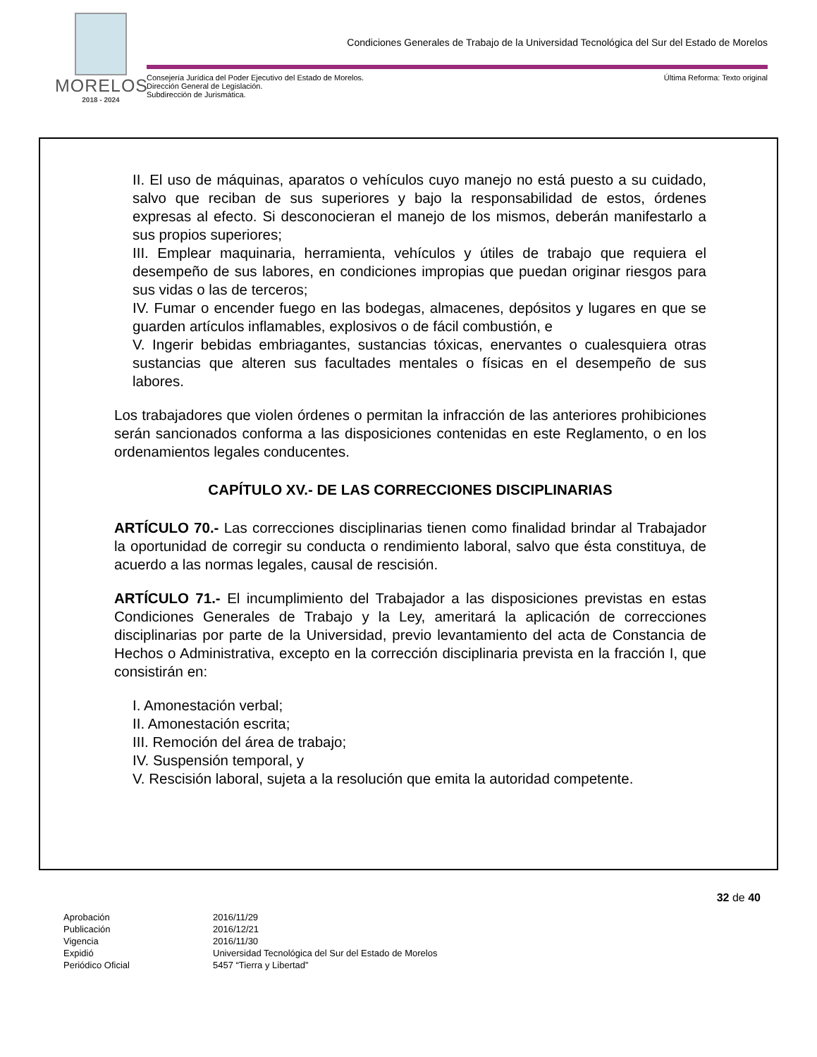MORELOS
2018 - 2024
Condiciones Generales de Trabajo de la Universidad Tecnológica del Sur del Estado de Morelos
Consejería Jurídica del Poder Ejecutivo del Estado de Morelos.
Dirección General de Legislación.
Subdirección de Jurismática.
Última Reforma: Texto original
II. El uso de máquinas, aparatos o vehículos cuyo manejo no está puesto a su cuidado, salvo que reciban de sus superiores y bajo la responsabilidad de estos, órdenes expresas al efecto. Si desconocieran el manejo de los mismos, deberán manifestarlo a sus propios superiores;
III. Emplear maquinaria, herramienta, vehículos y útiles de trabajo que requiera el desempeño de sus labores, en condiciones impropias que puedan originar riesgos para sus vidas o las de terceros;
IV. Fumar o encender fuego en las bodegas, almacenes, depósitos y lugares en que se guarden artículos inflamables, explosivos o de fácil combustión, e
V. Ingerir bebidas embriagantes, sustancias tóxicas, enervantes o cualesquiera otras sustancias que alteren sus facultades mentales o físicas en el desempeño de sus labores.
Los trabajadores que violen órdenes o permitan la infracción de las anteriores prohibiciones serán sancionados conforma a las disposiciones contenidas en este Reglamento, o en los ordenamientos legales conducentes.
CAPÍTULO XV.- DE LAS CORRECCIONES DISCIPLINARIAS
ARTÍCULO 70.- Las correcciones disciplinarias tienen como finalidad brindar al Trabajador la oportunidad de corregir su conducta o rendimiento laboral, salvo que ésta constituya, de acuerdo a las normas legales, causal de rescisión.
ARTÍCULO 71.- El incumplimiento del Trabajador a las disposiciones previstas en estas Condiciones Generales de Trabajo y la Ley, ameritará la aplicación de correcciones disciplinarias por parte de la Universidad, previo levantamiento del acta de Constancia de Hechos o Administrativa, excepto en la corrección disciplinaria prevista en la fracción I, que consistirán en:
I. Amonestación verbal;
II. Amonestación escrita;
III. Remoción del área de trabajo;
IV. Suspensión temporal, y
V. Rescisión laboral, sujeta a la resolución que emita la autoridad competente.
32 de 40
| Aprobación | 2016/11/29 |
| Publicación | 2016/12/21 |
| Vigencia | 2016/11/30 |
| Expidió | Universidad Tecnológica del Sur del Estado de Morelos |
| Periódico Oficial | 5457 “Tierra y Libertad” |